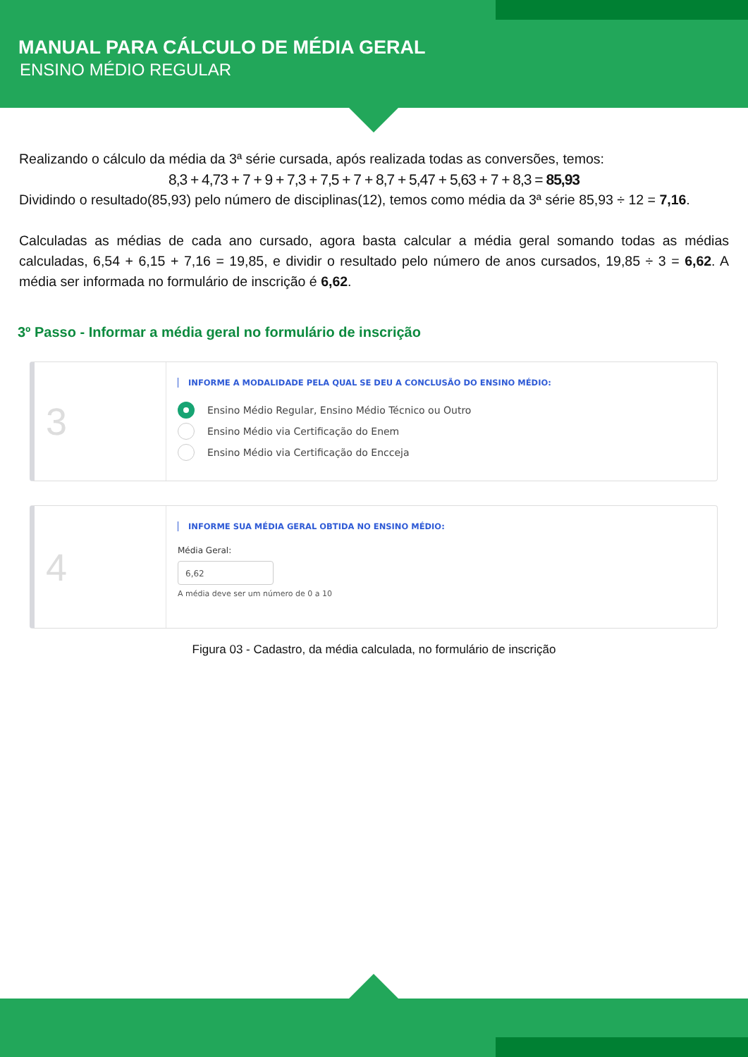MANUAL PARA CÁLCULO DE MÉDIA GERAL
ENSINO MÉDIO REGULAR
Realizando o cálculo da média da 3ª série cursada, após realizada todas as conversões, temos:
8,3 + 4,73 + 7 + 9 + 7,3 + 7,5 + 7 + 8,7 + 5,47 + 5,63 + 7 + 8,3 = 85,93
Dividindo o resultado(85,93) pelo número de disciplinas(12), temos como média da 3ª série 85,93 ÷ 12 = 7,16.
Calculadas as médias de cada ano cursado, agora basta calcular a média geral somando todas as médias calculadas, 6,54 + 6,15 + 7,16 = 19,85, e dividir o resultado pelo número de anos cursados, 19,85 ÷ 3 = 6,62. A média ser informada no formulário de inscrição é 6,62.
3º Passo - Informar a média geral no formulário de inscrição
3
INFORME A MODALIDADE PELA QUAL SE DEU A CONCLUSÃO DO ENSINO MÉDIO:
Ensino Médio Regular, Ensino Médio Técnico ou Outro
Ensino Médio via Certificação do Enem
Ensino Médio via Certificação do Encceja
4
INFORME SUA MÉDIA GERAL OBTIDA NO ENSINO MÉDIO:
Média Geral:
6,62
A média deve ser um número de 0 a 10
Figura 03 - Cadastro, da média calculada, no formulário de inscrição